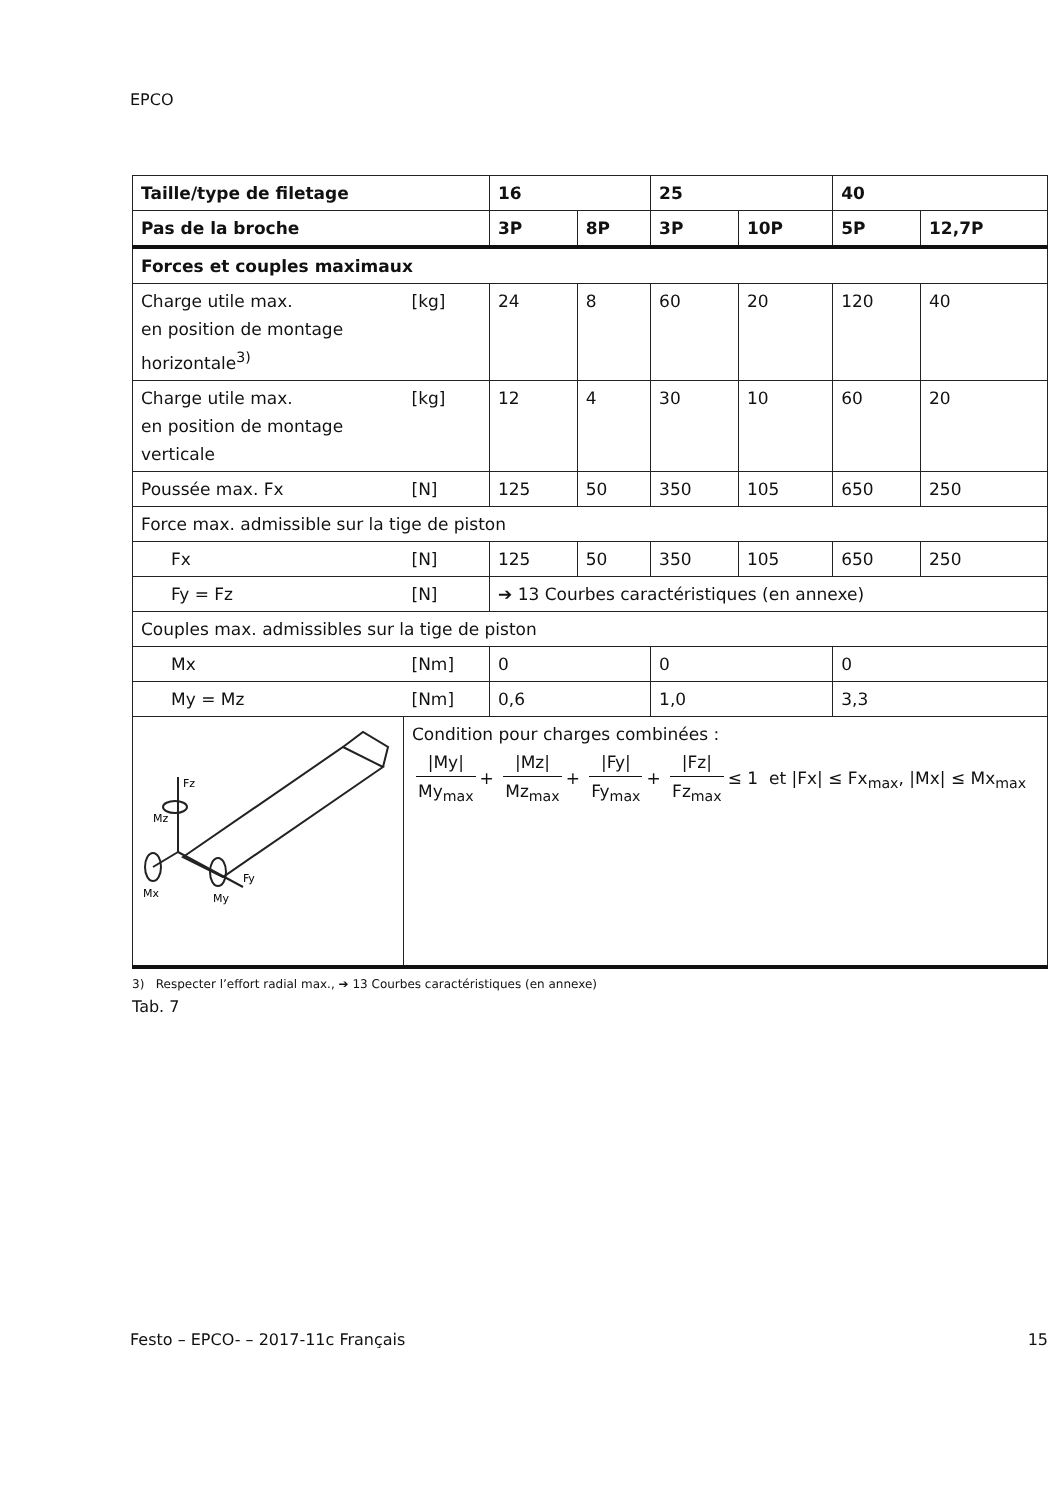EPCO
| Taille/type de filetage | | 16 | | 25 | | 40 | |
| --- | --- | --- | --- | --- | --- | --- | --- |
| Pas de la broche | | 3P | 8P | 3P | 10P | 5P | 12,7P |
| Forces et couples maximaux | | | | | | | |
| Charge utile max. en position de montage horizontale<sup>3)</sup> | [kg] | 24 | 8 | 60 | 20 | 120 | 40 |
| Charge utile max. en position de montage verticale | [kg] | 12 | 4 | 30 | 10 | 60 | 20 |
| Poussée max. Fx | [N] | 125 | 50 | 350 | 105 | 650 | 250 |
| Force max. admissible sur la tige de piston | | | | | | | |
| Fx | [N] | 125 | 50 | 350 | 105 | 650 | 250 |
| Fy = Fz | [N] | ➔ 13 Courbes caractéristiques (en annexe) | | | | | |
| Couples max. admissibles sur la tige de piston | | | | | | | |
| Mx | [Nm] | 0 | | 0 | | 0 | |
| My = Mz | [Nm] | 0,6 | | 1,0 | | 3,3 | |
| Fz Mz Mx My Fy | Condition pour charges combinées : /My/ My<sub>max</sub> + /Mz/ Mz<sub>max</sub> + /Fy/ Fy<sub>max</sub> + /Fz/ Fz<sub>max</sub> ≤ 1 et /Fx/ ≤ Fx<sub>max</sub>, /Mx/ ≤ Mx<sub>max</sub> | | | | | | |
3) Respecter l’effort radial max., ➔ 13 Courbes caractéristiques (en annexe)
Tab. 7
Festo – EPCO- – 2017-11c Français 15